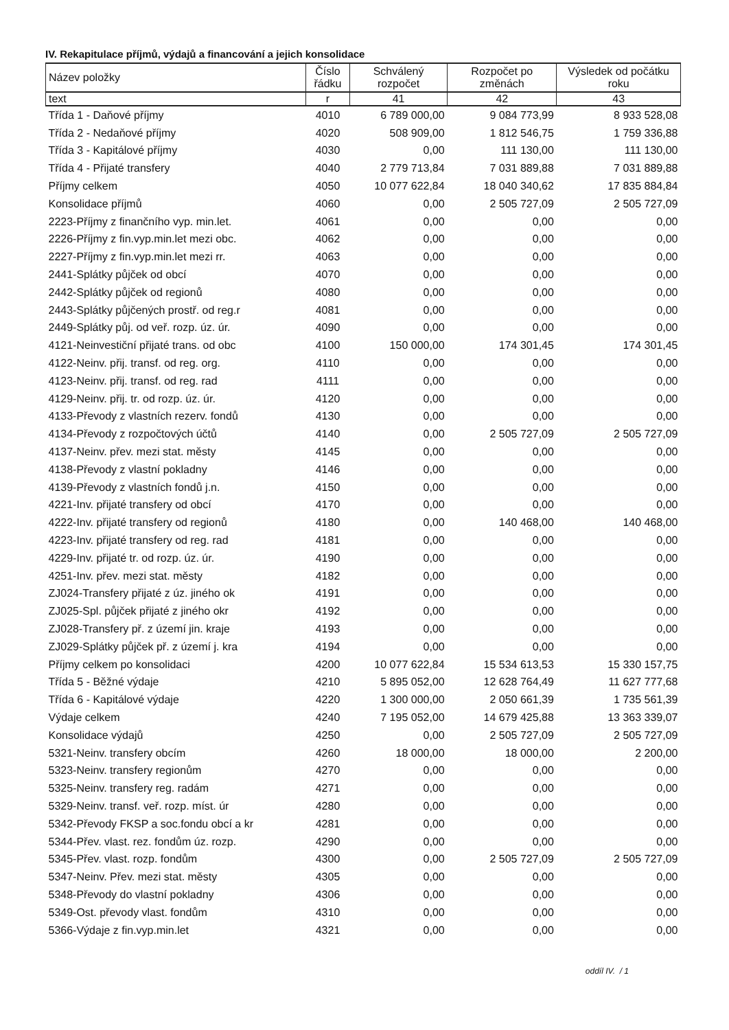IV. Rekapitulace příjmů, výdajů a financování a jejich konsolidace
| Název položky | Číslo řádku | Schválený rozpočet | Rozpočet po změnách | Výsledek od počátku roku |
| --- | --- | --- | --- | --- |
| text | r | 41 | 42 | 43 |
| Třída 1 - Daňové příjmy | 4010 | 6 789 000,00 | 9 084 773,99 | 8 933 528,08 |
| Třída 2 - Nedaňové příjmy | 4020 | 508 909,00 | 1 812 546,75 | 1 759 336,88 |
| Třída 3 - Kapitálové příjmy | 4030 | 0,00 | 111 130,00 | 111 130,00 |
| Třída 4 - Přijaté transfery | 4040 | 2 779 713,84 | 7 031 889,88 | 7 031 889,88 |
| Příjmy celkem | 4050 | 10 077 622,84 | 18 040 340,62 | 17 835 884,84 |
| Konsolidace příjmů | 4060 | 0,00 | 2 505 727,09 | 2 505 727,09 |
| 2223-Příjmy z finančního vyp. min.let. | 4061 | 0,00 | 0,00 | 0,00 |
| 2226-Příjmy z fin.vyp.min.let mezi obc. | 4062 | 0,00 | 0,00 | 0,00 |
| 2227-Příjmy z fin.vyp.min.let mezi rr. | 4063 | 0,00 | 0,00 | 0,00 |
| 2441-Splátky půjček od obcí | 4070 | 0,00 | 0,00 | 0,00 |
| 2442-Splátky půjček od regionů | 4080 | 0,00 | 0,00 | 0,00 |
| 2443-Splátky půjčených prostř. od reg.r | 4081 | 0,00 | 0,00 | 0,00 |
| 2449-Splátky půj. od veř. rozp. úz. úr. | 4090 | 0,00 | 0,00 | 0,00 |
| 4121-Neinvestiční přijaté trans. od obc | 4100 | 150 000,00 | 174 301,45 | 174 301,45 |
| 4122-Neinv. přij. transf. od reg. org. | 4110 | 0,00 | 0,00 | 0,00 |
| 4123-Neinv. přij. transf. od reg. rad | 4111 | 0,00 | 0,00 | 0,00 |
| 4129-Neinv. přij. tr. od rozp. úz. úr. | 4120 | 0,00 | 0,00 | 0,00 |
| 4133-Převody z vlastních rezerv. fondů | 4130 | 0,00 | 0,00 | 0,00 |
| 4134-Převody z rozpočtových účtů | 4140 | 0,00 | 2 505 727,09 | 2 505 727,09 |
| 4137-Neinv. přev. mezi stat. městy | 4145 | 0,00 | 0,00 | 0,00 |
| 4138-Převody z vlastní pokladny | 4146 | 0,00 | 0,00 | 0,00 |
| 4139-Převody z vlastních fondů j.n. | 4150 | 0,00 | 0,00 | 0,00 |
| 4221-Inv. přijaté transfery od obcí | 4170 | 0,00 | 0,00 | 0,00 |
| 4222-Inv. přijaté transfery od regionů | 4180 | 0,00 | 140 468,00 | 140 468,00 |
| 4223-Inv. přijaté transfery od reg. rad | 4181 | 0,00 | 0,00 | 0,00 |
| 4229-Inv. přijaté tr. od rozp. úz. úr. | 4190 | 0,00 | 0,00 | 0,00 |
| 4251-Inv. přev. mezi stat. městy | 4182 | 0,00 | 0,00 | 0,00 |
| ZJ024-Transfery přijaté z úz. jiného ok | 4191 | 0,00 | 0,00 | 0,00 |
| ZJ025-Spl. půjček přijaté z jiného okr | 4192 | 0,00 | 0,00 | 0,00 |
| ZJ028-Transfery př. z území jin. kraje | 4193 | 0,00 | 0,00 | 0,00 |
| ZJ029-Splátky půjček př. z území j. kra | 4194 | 0,00 | 0,00 | 0,00 |
| Příjmy celkem po konsolidaci | 4200 | 10 077 622,84 | 15 534 613,53 | 15 330 157,75 |
| Třída 5 - Běžné výdaje | 4210 | 5 895 052,00 | 12 628 764,49 | 11 627 777,68 |
| Třída 6 - Kapitálové výdaje | 4220 | 1 300 000,00 | 2 050 661,39 | 1 735 561,39 |
| Výdaje celkem | 4240 | 7 195 052,00 | 14 679 425,88 | 13 363 339,07 |
| Konsolidace výdajů | 4250 | 0,00 | 2 505 727,09 | 2 505 727,09 |
| 5321-Neinv. transfery obcím | 4260 | 18 000,00 | 18 000,00 | 2 200,00 |
| 5323-Neinv. transfery regionům | 4270 | 0,00 | 0,00 | 0,00 |
| 5325-Neinv. transfery reg. radám | 4271 | 0,00 | 0,00 | 0,00 |
| 5329-Neinv. transf. veř. rozp. míst. úr | 4280 | 0,00 | 0,00 | 0,00 |
| 5342-Převody FKSP a soc.fondu obcí a kr | 4281 | 0,00 | 0,00 | 0,00 |
| 5344-Přev. vlast. rez. fondům úz. rozp. | 4290 | 0,00 | 0,00 | 0,00 |
| 5345-Přev. vlast. rozp. fondům | 4300 | 0,00 | 2 505 727,09 | 2 505 727,09 |
| 5347-Neinv. Přev. mezi stat. městy | 4305 | 0,00 | 0,00 | 0,00 |
| 5348-Převody do vlastní pokladny | 4306 | 0,00 | 0,00 | 0,00 |
| 5349-Ost. převody vlast. fondům | 4310 | 0,00 | 0,00 | 0,00 |
| 5366-Výdaje z fin.vyp.min.let | 4321 | 0,00 | 0,00 | 0,00 |
oddíl IV. / 1